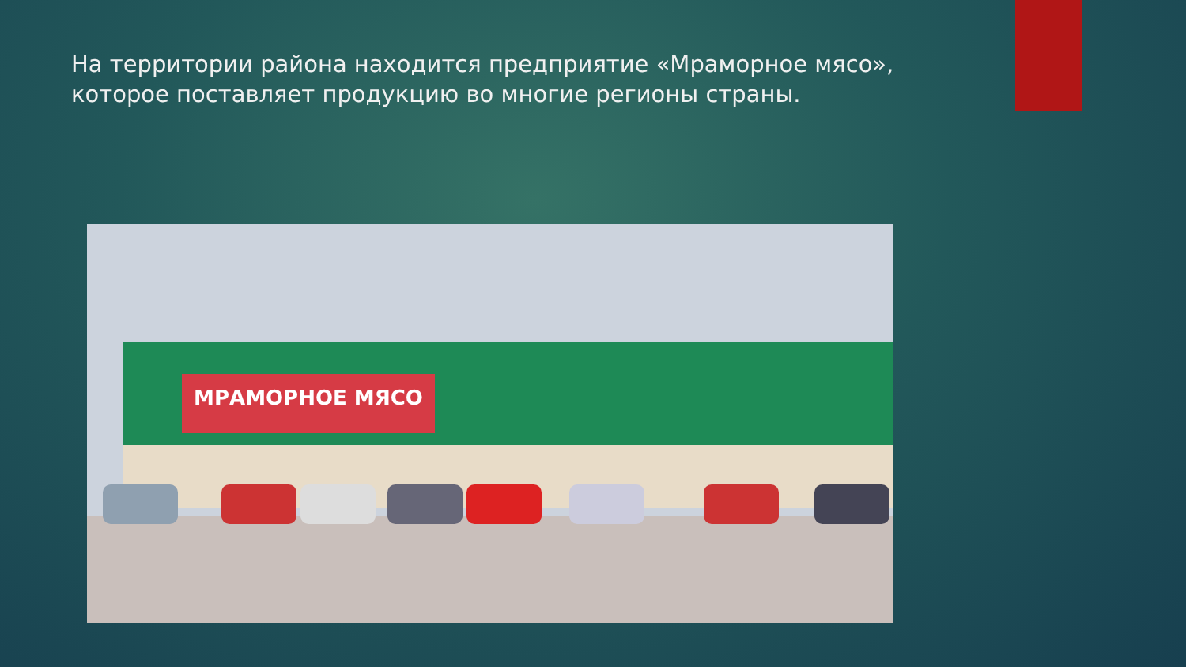На территории района находится предприятие «Мраморное мясо», которое поставляет продукцию во многие регионы страны.
МРАМОРНОЕ МЯСО